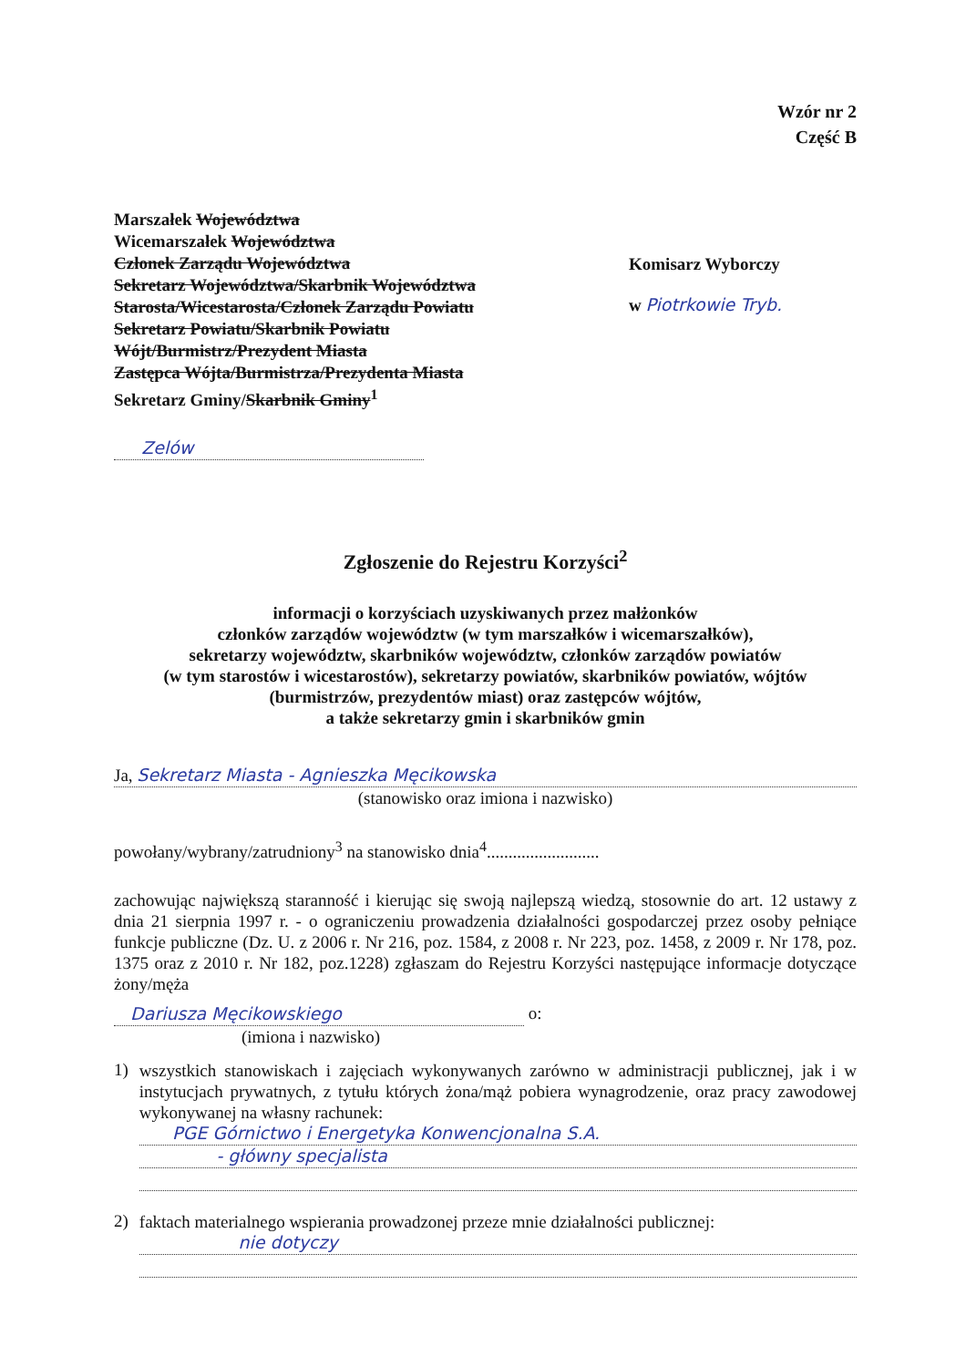Wzór nr 2
Część B
Marszałek Województwa
Wicemarszałek Województwa
Członek Zarządu Województwa
Sekretarz Województwa/Skarbnik Województwa
Starosta/Wicestarosta/Członek Zarządu Powiatu
Sekretarz Powiatu/Skarbnik Powiatu
Wójt/Burmistrz/Prezydent Miasta
Zastępca Wójta/Burmistrza/Prezydenta Miasta
Sekretarz Gminy/Skarbnik Gminy<sup>1</sup>
Zelów
Komisarz Wyborczy
w Piotrkowie Tryb.
Zgłoszenie do Rejestru Korzyści<sup>2</sup>
informacji o korzyściach uzyskiwanych przez małżonków
członków zarządów województw (w tym marszałków i wicemarszałków),
sekretarzy województw, skarbników województw, członków zarządów powiatów
(w tym starostów i wicestarostów), sekretarzy powiatów, skarbników powiatów, wójtów
(burmistrzów, prezydentów miast) oraz zastępców wójtów,
a także sekretarzy gmin i skarbników gmin
Ja, Sekretarz Miasta - Agnieszka Męcikowska
(stanowisko oraz imiona i nazwisko)
powołany/wybrany/zatrudniony<sup>3</sup> na stanowisko dnia<sup>4</sup>..........................
zachowując największą staranność i kierując się swoją najlepszą wiedzą, stosownie do art. 12 ustawy z dnia 21 sierpnia 1997 r. - o ograniczeniu prowadzenia działalności gospodarczej przez osoby pełniące funkcje publiczne (Dz. U. z 2006 r. Nr 216, poz. 1584, z 2008 r. Nr 223, poz. 1458, z 2009 r. Nr 178, poz. 1375 oraz z 2010 r. Nr 182, poz.1228) zgłaszam do Rejestru Korzyści następujące informacje dotyczące żony/męża
Dariusza Męcikowskiego
o:
(imiona i nazwisko)
1)
wszystkich stanowiskach i zajęciach wykonywanych zarówno w administracji publicznej, jak i w instytucjach prywatnych, z tytułu których żona/mąż pobiera wynagrodzenie, oraz pracy zawodowej wykonywanej na własny rachunek:
PGE Górnictwo i Energetyka Konwencjonalna S.A.
- główny specjalista
2)
faktach materialnego wspierania prowadzonej przeze mnie działalności publicznej:
nie dotyczy